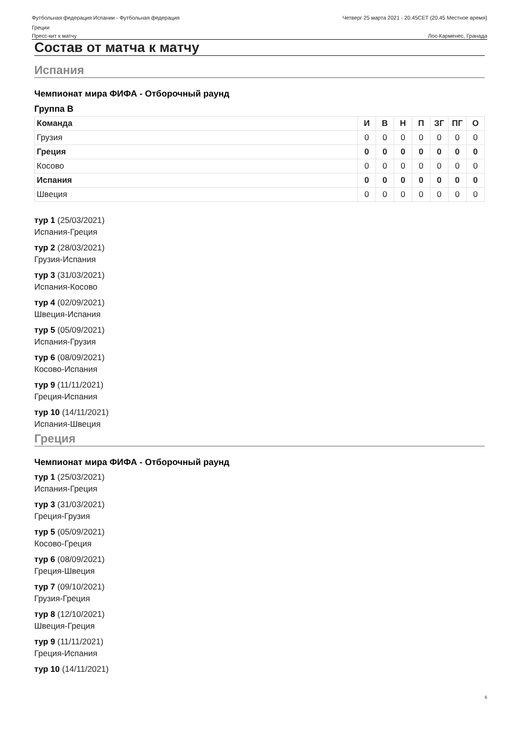Футбольная федерация Испании - Футбольная федерация
Греции
Четверг 25 марта 2021 - 20.45CET (20.45 Местное время)
Пресс-кит к матчу Лос-Карменес, Гранада
Состав от матча к матчу
Испания
Чемпионат мира ФИФА - Отборочный раунд
Группа B
| Команда | И | В | Н | П | ЗГ | ПГ | О |
| --- | --- | --- | --- | --- | --- | --- | --- |
| Грузия | 0 | 0 | 0 | 0 | 0 | 0 | 0 |
| Греция | 0 | 0 | 0 | 0 | 0 | 0 | 0 |
| Косово | 0 | 0 | 0 | 0 | 0 | 0 | 0 |
| Испания | 0 | 0 | 0 | 0 | 0 | 0 | 0 |
| Швеция | 0 | 0 | 0 | 0 | 0 | 0 | 0 |
тур 1 (25/03/2021)
Испания-Греция
тур 2 (28/03/2021)
Грузия-Испания
тур 3 (31/03/2021)
Испания-Косово
тур 4 (02/09/2021)
Швеция-Испания
тур 5 (05/09/2021)
Испания-Грузия
тур 6 (08/09/2021)
Косово-Испания
тур 9 (11/11/2021)
Греция-Испания
тур 10 (14/11/2021)
Испания-Швеция
Греция
Чемпионат мира ФИФА - Отборочный раунд
тур 1 (25/03/2021)
Испания-Греция
тур 3 (31/03/2021)
Греция-Грузия
тур 5 (05/09/2021)
Косово-Греция
тур 6 (08/09/2021)
Греция-Швеция
тур 7 (09/10/2021)
Грузия-Греция
тур 8 (12/10/2021)
Швеция-Греция
тур 9 (11/11/2021)
Греция-Испания
тур 10 (14/11/2021)
6